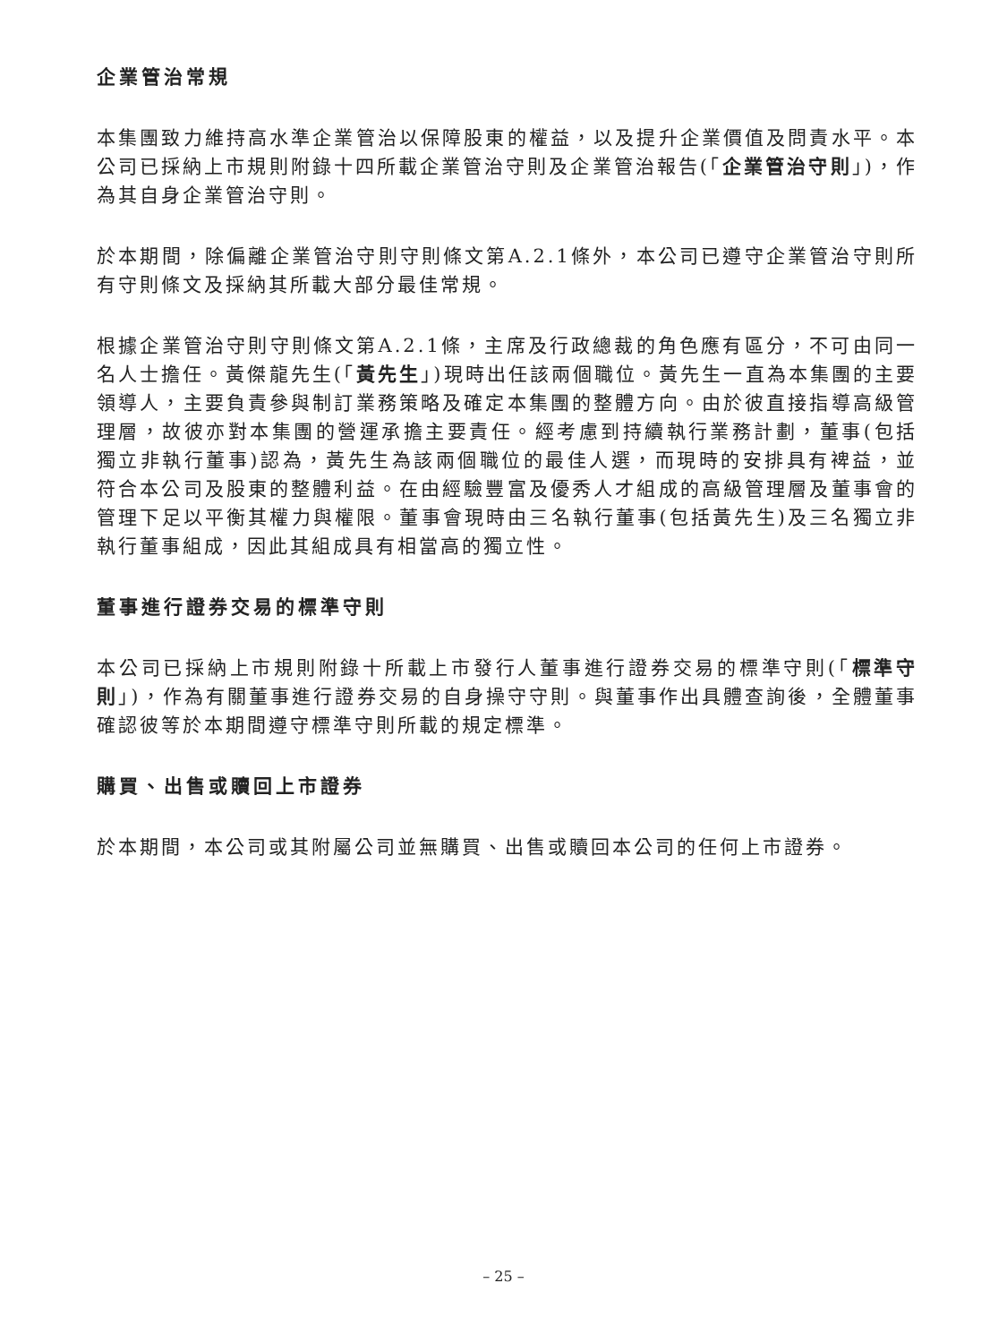企業管治常規
本集團致力維持高水準企業管治以保障股東的權益，以及提升企業價值及問責水平。本公司已採納上市規則附錄十四所載企業管治守則及企業管治報告(「企業管治守則」)，作為其自身企業管治守則。
於本期間，除偏離企業管治守則守則條文第A.2.1條外，本公司已遵守企業管治守則所有守則條文及採納其所載大部分最佳常規。
根據企業管治守則守則條文第A.2.1條，主席及行政總裁的角色應有區分，不可由同一名人士擔任。黃傑龍先生(「黃先生」)現時出任該兩個職位。黃先生一直為本集團的主要領導人，主要負責參與制訂業務策略及確定本集團的整體方向。由於彼直接指導高級管理層，故彼亦對本集團的營運承擔主要責任。經考慮到持續執行業務計劃，董事(包括獨立非執行董事)認為，黃先生為該兩個職位的最佳人選，而現時的安排具有裨益，並符合本公司及股東的整體利益。在由經驗豐富及優秀人才組成的高級管理層及董事會的管理下足以平衡其權力與權限。董事會現時由三名執行董事(包括黃先生)及三名獨立非執行董事組成，因此其組成具有相當高的獨立性。
董事進行證券交易的標準守則
本公司已採納上市規則附錄十所載上市發行人董事進行證券交易的標準守則(「標準守則」)，作為有關董事進行證券交易的自身操守守則。與董事作出具體查詢後，全體董事確認彼等於本期間遵守標準守則所載的規定標準。
購買、出售或贖回上市證券
於本期間，本公司或其附屬公司並無購買、出售或贖回本公司的任何上市證券。
– 25 –